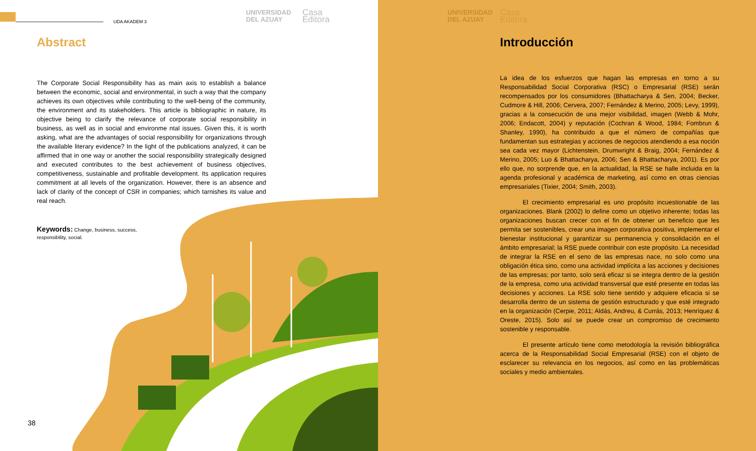UDA AKADEM 3
UNIVERSIDAD
DEL AZUAY
Abstract
The Corporate Social Responsibility has as main axis to establish a balance between the economic, social and environmental, in such a way that the company achieves its own objectives while contributing to the well-being of the community, the environment and its stakeholders. This article is bibliographic in nature, its objective being to clarify the relevance of corporate social responsibility in business, as well as in social and environme ntal issues. Given this, it is worth asking, what are the advantages of social responsibility for organizations through the available literary evidence? In the light of the publications analyzed, it can be affirmed that in one way or another the social responsibility strategically designed and executed contributes to the best achievement of business objectives, competitiveness, sustainable and profitable development. Its application requires commitment at all levels of the organization. However, there is an absence and lack of clarity of the concept of CSR in companies; which tarnishes its value and real reach.
Keywords: Change, business, success, responsibility, social.
Casa
Editora
38
UNIVERSIDAD
DEL AZUAY
Casa
Editora
Introducción
La idea de los esfuerzos que hagan las empresas en torno a su Responsabilidad Social Corporativa (RSC) o Empresarial (RSE) serán recompensados por los consumidores (Bhattacharya & Sen, 2004; Becker, Cudmore & Hill, 2006; Cervera, 2007; Fernández & Merino, 2005; Levy, 1999), gracias a la consecución de una mejor visibilidad, imagen (Webb & Mohr, 2006; Endacott, 2004) y reputación (Cochran & Wood, 1984; Fombrun & Shanley, 1990), ha contribuido a que el número de compañías que fundamentan sus estrategias y acciones de negocios atendiendo a esa noción sea cada vez mayor (Lichtenstein, Drumwright & Braig, 2004; Fernández & Merino, 2005; Luo & Bhattacharya, 2006; Sen & Bhattacharya, 2001). Es por ello que, no sorprende que, en la actualidad, la RSE se halle incluida en la agenda profesional y académica de marketing, así como en otras ciencias empresariales (Tixier, 2004; Smith, 2003).
El crecimiento empresarial es uno propósito incuestionable de las organizaciones. Blank (2002) lo define como un objetivo inherente; todas las organizaciones buscan crecer con el fin de obtener un beneficio que les permita ser sostenibles, crear una imagen corporativa positiva, implementar el bienestar institucional y garantizar su permanencia y consolidación en el ámbito empresarial; la RSE puede contribuir con este propósito. La necesidad de integrar la RSE en el seno de las empresas nace, no solo como una obligación ética sino, como una actividad implícita a las acciones y decisiones de las empresas; por tanto, solo será eficaz si se integra dentro de la gestión de la empresa, como una actividad transversal que esté presente en todas las decisiones y acciones. La RSE solo tiene sentido y adquiere eficacia si se desarrolla dentro de un sistema de gestión estructurado y que esté integrado en la organización (Cerpie, 2011; Aldás, Andreu, & Currás, 2013; Henríquez & Oreste, 2015). Solo así se puede crear un compromiso de crecimiento sostenible y responsable.
El presente artículo tiene como metodología la revisión bibliográfica acerca de la Responsabilidad Social Empresarial (RSE) con el objeto de esclarecer su relevancia en los negocios, así como en las problemáticas sociales y medio ambientales.